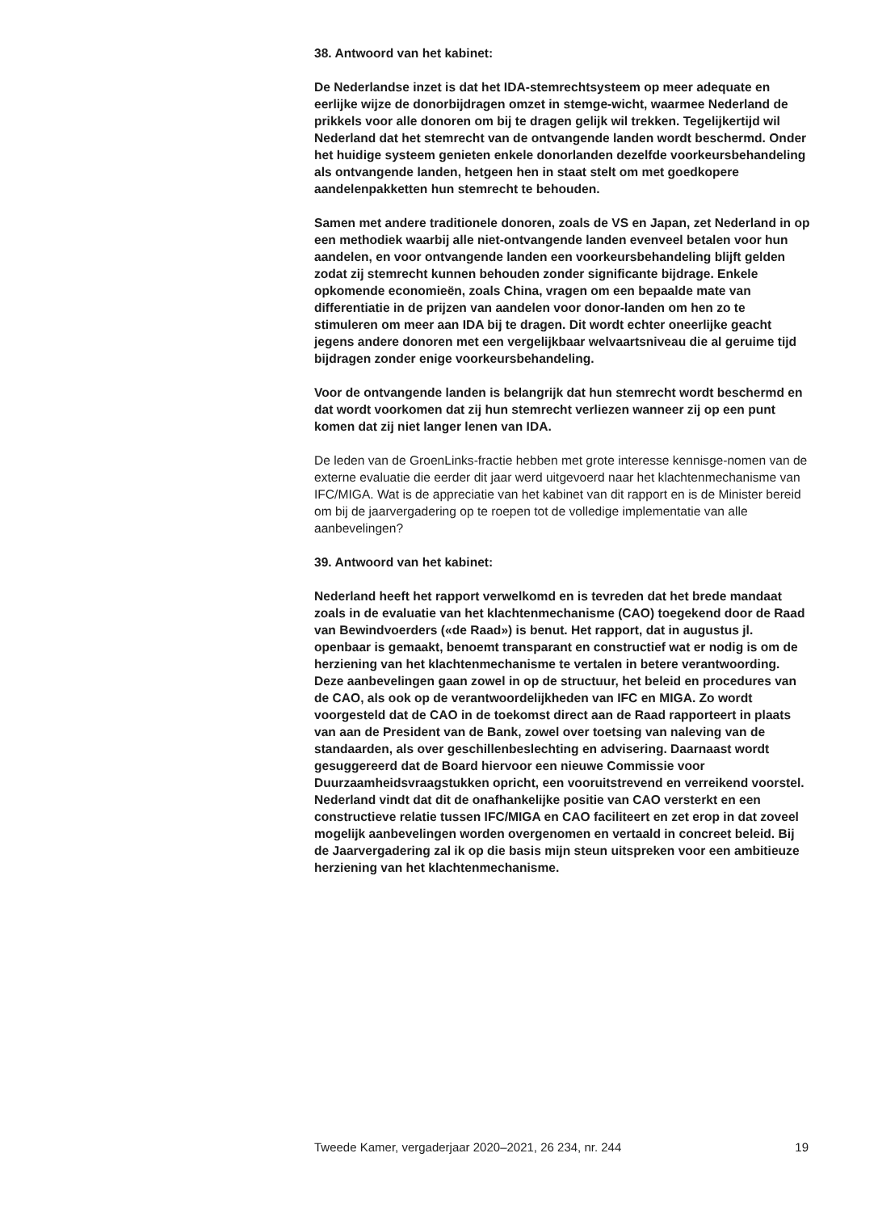38. Antwoord van het kabinet:
De Nederlandse inzet is dat het IDA-stemrechtsysteem op meer adequate en eerlijke wijze de donorbijdragen omzet in stemge-wicht, waarmee Nederland de prikkels voor alle donoren om bij te dragen gelijk wil trekken. Tegelijkertijd wil Nederland dat het stemrecht van de ontvangende landen wordt beschermd. Onder het huidige systeem genieten enkele donorlanden dezelfde voorkeursbehandeling als ontvangende landen, hetgeen hen in staat stelt om met goedkopere aandelenpakketten hun stemrecht te behouden.
Samen met andere traditionele donoren, zoals de VS en Japan, zet Nederland in op een methodiek waarbij alle niet-ontvangende landen evenveel betalen voor hun aandelen, en voor ontvangende landen een voorkeursbehandeling blijft gelden zodat zij stemrecht kunnen behouden zonder significante bijdrage. Enkele opkomende economieën, zoals China, vragen om een bepaalde mate van differentiatie in de prijzen van aandelen voor donor-landen om hen zo te stimuleren om meer aan IDA bij te dragen. Dit wordt echter oneerlijke geacht jegens andere donoren met een vergelijkbaar welvaartsniveau die al geruime tijd bijdragen zonder enige voorkeursbehandeling.
Voor de ontvangende landen is belangrijk dat hun stemrecht wordt beschermd en dat wordt voorkomen dat zij hun stemrecht verliezen wanneer zij op een punt komen dat zij niet langer lenen van IDA.
De leden van de GroenLinks-fractie hebben met grote interesse kennisge-nomen van de externe evaluatie die eerder dit jaar werd uitgevoerd naar het klachtenmechanisme van IFC/MIGA. Wat is de appreciatie van het kabinet van dit rapport en is de Minister bereid om bij de jaarvergadering op te roepen tot de volledige implementatie van alle aanbevelingen?
39. Antwoord van het kabinet:
Nederland heeft het rapport verwelkomd en is tevreden dat het brede mandaat zoals in de evaluatie van het klachtenmechanisme (CAO) toegekend door de Raad van Bewindvoerders («de Raad») is benut. Het rapport, dat in augustus jl. openbaar is gemaakt, benoemt transparant en constructief wat er nodig is om de herziening van het klachtenmechanisme te vertalen in betere verantwoording. Deze aanbevelingen gaan zowel in op de structuur, het beleid en procedures van de CAO, als ook op de verantwoordelijkheden van IFC en MIGA. Zo wordt voorgesteld dat de CAO in de toekomst direct aan de Raad rapporteert in plaats van aan de President van de Bank, zowel over toetsing van naleving van de standaarden, als over geschillenbeslechting en advisering. Daarnaast wordt gesuggereerd dat de Board hiervoor een nieuwe Commissie voor Duurzaamheidsvraagstukken opricht, een vooruitstrevend en verreikend voorstel. Nederland vindt dat dit de onafhankelijke positie van CAO versterkt en een constructieve relatie tussen IFC/MIGA en CAO faciliteert en zet erop in dat zoveel mogelijk aanbevelingen worden overgenomen en vertaald in concreet beleid. Bij de Jaarvergadering zal ik op die basis mijn steun uitspreken voor een ambitieuze herziening van het klachtenmechanisme.
Tweede Kamer, vergaderjaar 2020–2021, 26 234, nr. 244 19